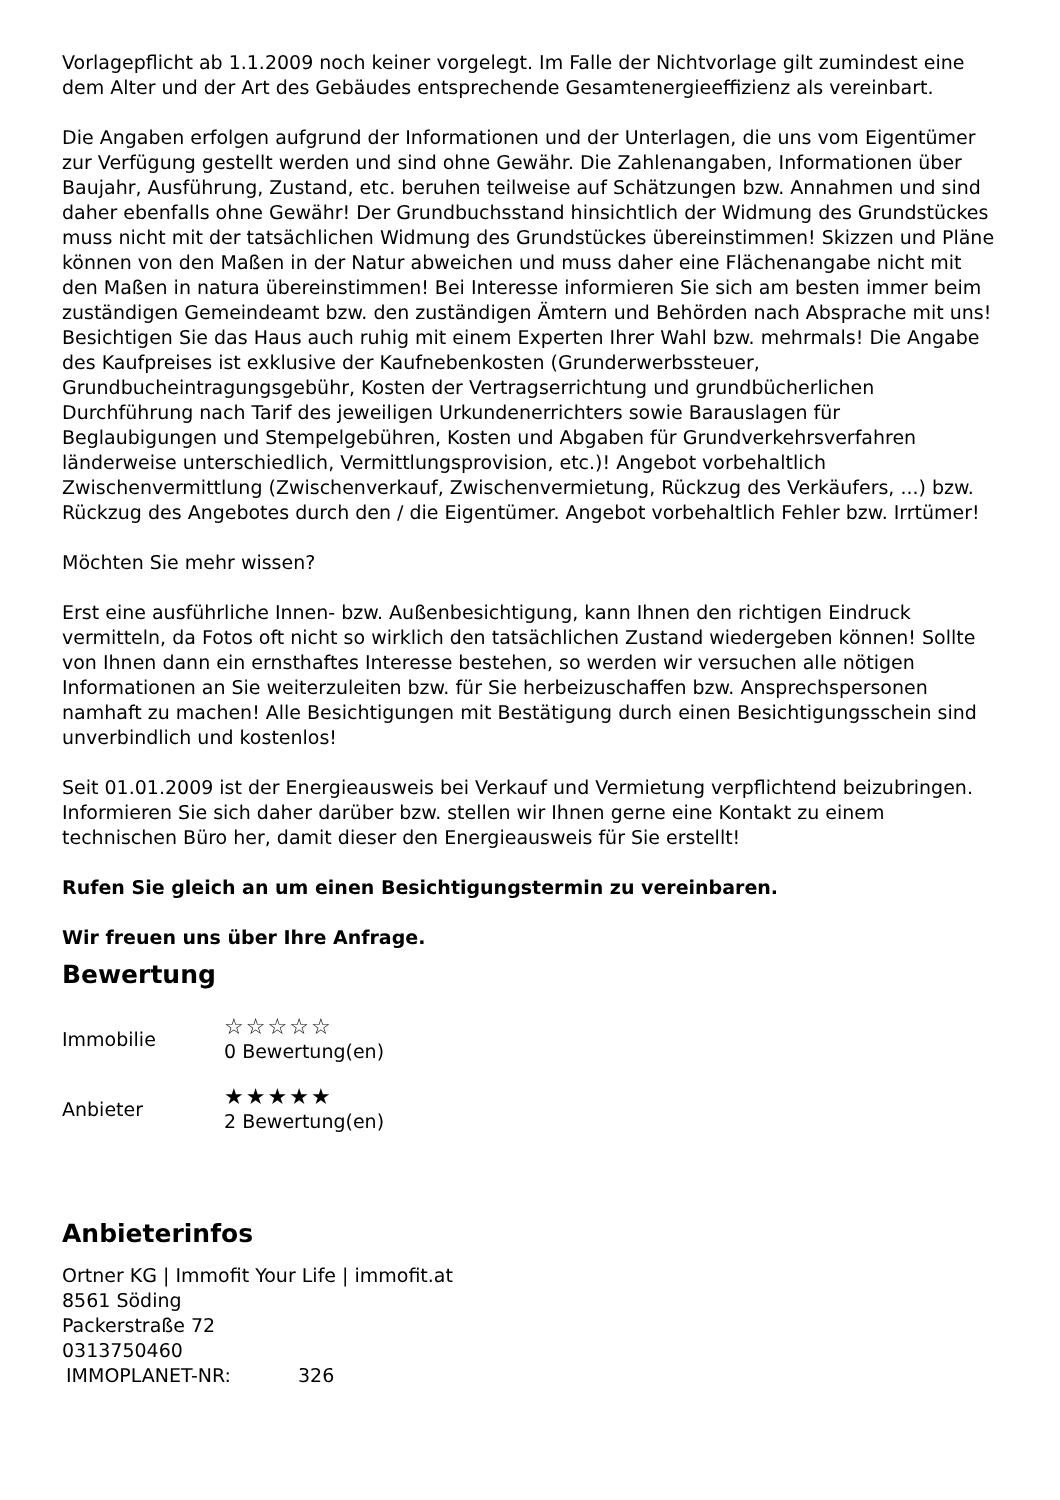Vorlagepflicht ab 1.1.2009 noch keiner vorgelegt. Im Falle der Nichtvorlage gilt zumindest eine dem Alter und der Art des Gebäudes entsprechende Gesamtenergieeffizienz als vereinbart.
Die Angaben erfolgen aufgrund der Informationen und der Unterlagen, die uns vom Eigentümer zur Verfügung gestellt werden und sind ohne Gewähr. Die Zahlenangaben, Informationen über Baujahr, Ausführung, Zustand, etc. beruhen teilweise auf Schätzungen bzw. Annahmen und sind daher ebenfalls ohne Gewähr! Der Grundbuchsstand hinsichtlich der Widmung des Grundstückes muss nicht mit der tatsächlichen Widmung des Grundstückes übereinstimmen! Skizzen und Pläne können von den Maßen in der Natur abweichen und muss daher eine Flächenangabe nicht mit den Maßen in natura übereinstimmen! Bei Interesse informieren Sie sich am besten immer beim zuständigen Gemeindeamt bzw. den zuständigen Ämtern und Behörden nach Absprache mit uns! Besichtigen Sie das Haus auch ruhig mit einem Experten Ihrer Wahl bzw. mehrmals! Die Angabe des Kaufpreises ist exklusive der Kaufnebenkosten (Grunderwerbssteuer, Grundbucheintragungsgebühr, Kosten der Vertragserrichtung und grundbücherlichen Durchführung nach Tarif des jeweiligen Urkundenerrichters sowie Barauslagen für Beglaubigungen und Stempelgebühren, Kosten und Abgaben für Grundverkehrsverfahren länderweise unterschiedlich, Vermittlungsprovision, etc.)! Angebot vorbehaltlich Zwischenvermittlung (Zwischenverkauf, Zwischenvermietung, Rückzug des Verkäufers, ...) bzw. Rückzug des Angebotes durch den / die Eigentümer. Angebot vorbehaltlich Fehler bzw. Irrtümer!
Möchten Sie mehr wissen?
Erst eine ausführliche Innen- bzw. Außenbesichtigung, kann Ihnen den richtigen Eindruck vermitteln, da Fotos oft nicht so wirklich den tatsächlichen Zustand wiedergeben können! Sollte von Ihnen dann ein ernsthaftes Interesse bestehen, so werden wir versuchen alle nötigen Informationen an Sie weiterzuleiten bzw. für Sie herbeizuschaffen bzw. Ansprechspersonen namhaft zu machen! Alle Besichtigungen mit Bestätigung durch einen Besichtigungsschein sind unverbindlich und kostenlos!
Seit 01.01.2009 ist der Energieausweis bei Verkauf und Vermietung verpflichtend beizubringen. Informieren Sie sich daher darüber bzw. stellen wir Ihnen gerne eine Kontakt zu einem technischen Büro her, damit dieser den Energieausweis für Sie erstellt!
Rufen Sie gleich an um einen Besichtigungstermin zu vereinbaren.
Wir freuen uns über Ihre Anfrage.
Bewertung
| Immobilie | ☆☆☆☆☆ 0 Bewertung(en) |
| Anbieter | ★★★★★ 2 Bewertung(en) |
Anbieterinfos
Ortner KG | Immofit Your Life | immofit.at
8561 Söding
Packerstraße 72
0313750460
| IMMOPLANET-NR: | 326 |